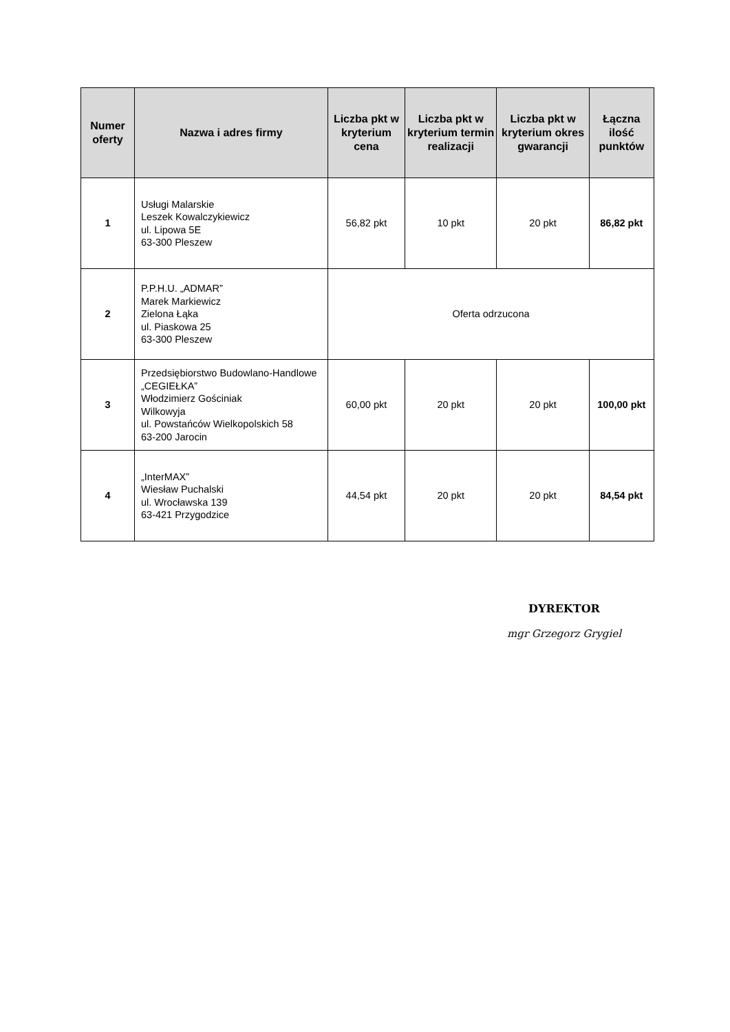| Numer oferty | Nazwa i adres firmy | Liczba pkt w kryterium cena | Liczba pkt w kryterium termin realizacji | Liczba pkt w kryterium okres gwarancji | Łączna ilość punktów |
| --- | --- | --- | --- | --- | --- |
| 1 | Usługi Malarskie Leszek Kowalczykiewicz ul. Lipowa 5E 63-300 Pleszew | 56,82 pkt | 10 pkt | 20 pkt | 86,82 pkt |
| 2 | P.P.H.U. „ADMAR” Marek Markiewicz Zielona Łąka ul. Piaskowa 25 63-300 Pleszew | Oferta odrzucona | | | |
| 3 | Przedsiębiorstwo Budowlano-Handlowe „CEGIEŁKA” Włodzimierz Gościniak Wilkowyja ul. Powstańców Wielkopolskich 58 63-200 Jarocin | 60,00 pkt | 20 pkt | 20 pkt | 100,00 pkt |
| 4 | „InterMAX” Wiesław Puchalski ul. Wrocławska 139 63-421 Przygodzice | 44,54 pkt | 20 pkt | 20 pkt | 84,54 pkt |
DYREKTOR
mgr Grzegorz Grygiel